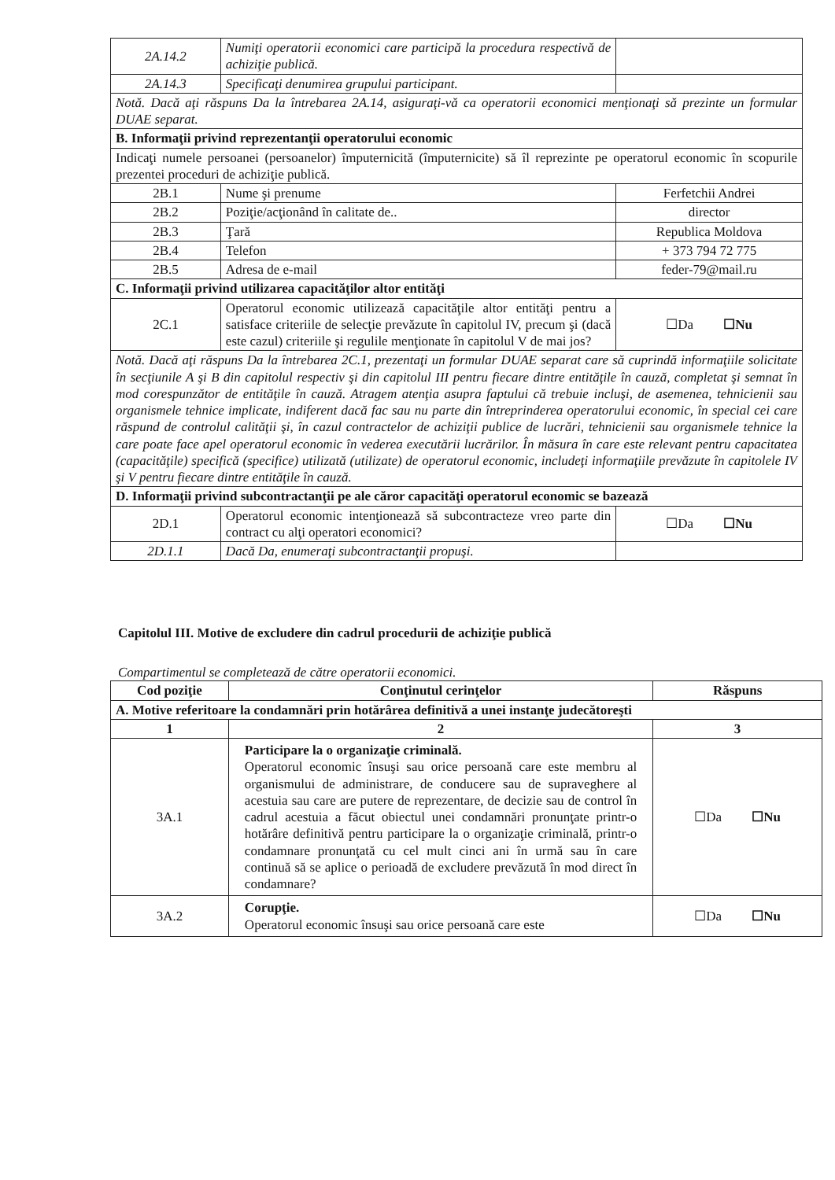| 2A.14.2 | Numiţi operatorii economici care participă la procedura respectivă de achiziţie publică. | |
| 2A.14.3 | Specificaţi denumirea grupului participant. | |
| Notă. Dacă aţi răspuns Da la întrebarea 2A.14, asiguraţi-vă ca operatorii economici menţionaţi să prezinte un formular DUAE separat. | | |
| B. Informaţii privind reprezentanţii operatorului economic | | |
| Indicaţi numele persoanei (persoanelor) împuternicită (împuternicite) să îl reprezinte pe operatorul economic în scopurile prezentei proceduri de achiziţie publică. | | |
| 2B.1 | Nume şi prenume | Ferfetchii Andrei |
| 2B.2 | Poziţie/acţionând în calitate de.. | director |
| 2B.3 | Ţară | Republica Moldova |
| 2B.4 | Telefon | + 373 794 72 775 |
| 2B.5 | Adresa de e-mail | feder-79@mail.ru |
| C. Informaţii privind utilizarea capacităţilor altor entităţi | | |
| 2C.1 | Operatorul economic utilizează capacităţile altor entităţi pentru a satisface criteriile de selecţie prevăzute în capitolul IV, precum şi (dacă este cazul) criteriile şi regulile menţionate în capitolul V de mai jos? | ☐Da ☐Nu |
| Notă. Dacă aţi răspuns Da la întrebarea 2C.1, prezentaţi un formular DUAE separat care să cuprindă informaţiile solicitate în secţiunile A şi B din capitolul respectiv şi din capitolul III pentru fiecare dintre entităţile în cauză, completat şi semnat în mod corespunzător de entităţile în cauză. Atragem atenţia asupra faptului că trebuie incluşi, de asemenea, tehnicienii sau organismele tehnice implicate, indiferent dacă fac sau nu parte din întreprinderea operatorului economic, în special cei care răspund de controlul calităţii şi, în cazul contractelor de achiziţii publice de lucrări, tehnicienii sau organismele tehnice la care poate face apel operatorul economic în vederea executării lucrărilor. În măsura în care este relevant pentru capacitatea (capacităţile) specifică (specifice) utilizată (utilizate) de operatorul economic, includeţi informaţiile prevăzute în capitolele IV şi V pentru fiecare dintre entităţile în cauză. | | |
| D. Informaţii privind subcontractanţii pe ale căror capacităţi operatorul economic se bazează | | |
| 2D.1 | Operatorul economic intenţionează să subcontracteze vreo parte din contract cu alţi operatori economici? | ☐Da ☐Nu |
| 2D.1.1 | Dacă Da, enumeraţi subcontractanţii propuşi. | |
Capitolul III. Motive de excludere din cadrul procedurii de achiziţie publică
Compartimentul se completează de către operatorii economici.
| Cod poziţie | Conţinutul cerinţelor | Răspuns |
| --- | --- | --- |
| A. Motive referitoare la condamnări prin hotărârea definitivă a unei instanţe judecătoreşti | | |
| 1 | 2 | 3 |
| 3A.1 | Participare la o organizaţie criminală. Operatorul economic însuşi sau orice persoană care este membru al organismului de administrare, de conducere sau de supraveghere al acestuia sau care are putere de reprezentare, de decizie sau de control în cadrul acestuia a făcut obiectul unei condamnări pronunţate printr-o hotărâre definitivă pentru participare la o organizaţie criminală, printr-o condamnare pronunţată cu cel mult cinci ani în urmă sau în care continuă să se aplice o perioadă de excludere prevăzută în mod direct în condamnare? | ☐Da ☐Nu |
| 3A.2 | Corupţie. Operatorul economic însuşi sau orice persoană care este | ☐Da ☐Nu |